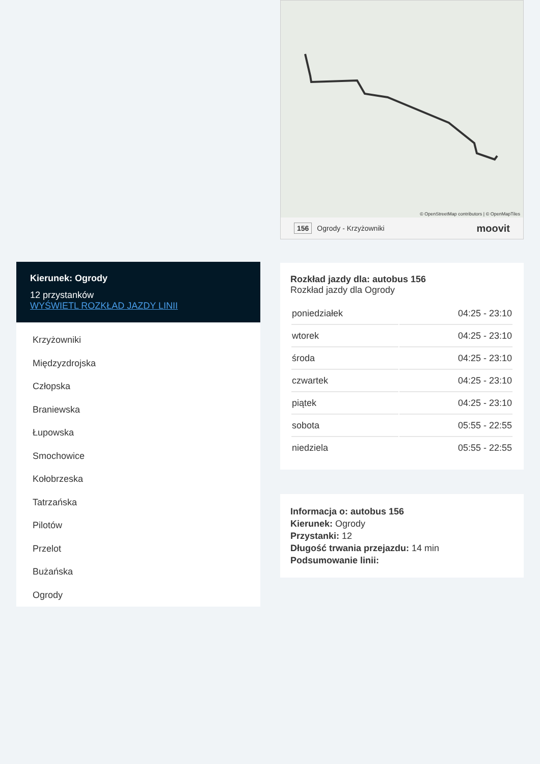Kierunek: Ogrody
12 przystanków
WYŚWIETL ROZKŁAD JAZDY LINII
Krzyżowniki
Międzyzdrojska
Człopska
Braniewska
Łupowska
Smochowice
Kołobrzeska
Tatrzańska
Pilotów
Przelot
Bużańska
Ogrody
© OpenStreetMap contributors | © OpenMapTiles
156 Ogrody - Krzyżowniki moovit
Rozkład jazdy dla: autobus 156
Rozkład jazdy dla Ogrody
| poniedziałek | 04:25 - 23:10 |
| wtorek | 04:25 - 23:10 |
| środa | 04:25 - 23:10 |
| czwartek | 04:25 - 23:10 |
| piątek | 04:25 - 23:10 |
| sobota | 05:55 - 22:55 |
| niedziela | 05:55 - 22:55 |
Informacja o: autobus 156
Kierunek: Ogrody
Przystanki: 12
Długość trwania przejazdu: 14 min
Podsumowanie linii: